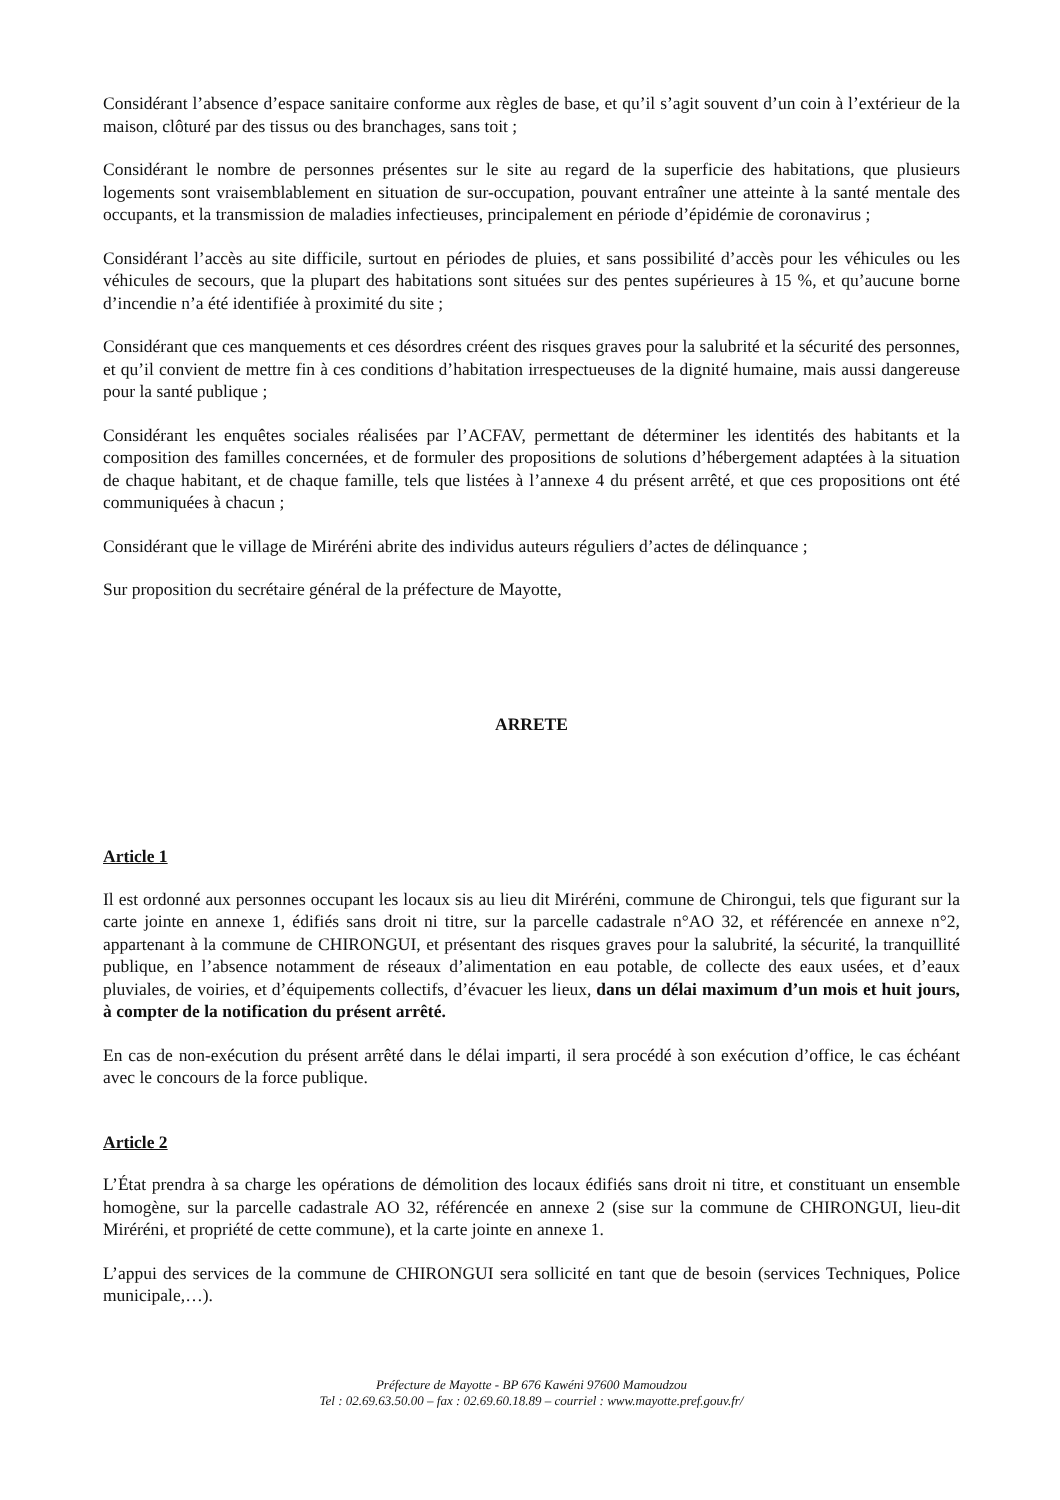Considérant l’absence d’espace sanitaire conforme aux règles de base, et qu’il s’agit souvent d’un coin à l’extérieur de la maison, clôturé par des tissus ou des branchages, sans toit ;
Considérant le nombre de personnes présentes sur le site au regard de la superficie des habitations, que plusieurs logements sont vraisemblablement en situation de sur-occupation, pouvant entraîner une atteinte à la santé mentale des occupants, et la transmission de maladies infectieuses, principalement en période d’épidémie de coronavirus ;
Considérant l’accès au site difficile, surtout en périodes de pluies, et sans possibilité d’accès pour les véhicules ou les véhicules de secours, que la plupart des habitations sont situées sur des pentes supérieures à 15 %, et qu’aucune borne d’incendie n’a été identifiée à proximité du site ;
Considérant que ces manquements et ces désordres créent des risques graves pour la salubrité et la sécurité des personnes, et qu’il convient de mettre fin à ces conditions d’habitation irrespectueuses de la dignité humaine, mais aussi dangereuse pour la santé publique ;
Considérant les enquêtes sociales réalisées par l’ACFAV, permettant de déterminer les identités des habitants et la composition des familles concernées, et de formuler des propositions de solutions d’hébergement adaptées à la situation de chaque habitant, et de chaque famille, tels que listées à l’annexe 4 du présent arrêté, et que ces propositions ont été communiquées à chacun ;
Considérant que le village de Miréréni abrite des individus auteurs réguliers d’actes de délinquance ;
Sur proposition du secrétaire général de la préfecture de Mayotte,
ARRETE
Article 1
Il est ordonné aux personnes occupant les locaux sis au lieu dit Miréréni, commune de Chirongui, tels que figurant sur la carte jointe en annexe 1, édifiés sans droit ni titre, sur la parcelle cadastrale n°AO 32, et référencée en annexe n°2, appartenant à la commune de CHIRONGUI, et présentant des risques graves pour la salubrité, la sécurité, la tranquillité publique, en l’absence notamment de réseaux d’alimentation en eau potable, de collecte des eaux usées, et d’eaux pluviales, de voiries, et d’équipements collectifs, d’évacuer les lieux, dans un délai maximum d’un mois et huit jours, à compter de la notification du présent arrêté.
En cas de non-exécution du présent arrêté dans le délai imparti, il sera procédé à son exécution d’office, le cas échéant avec le concours de la force publique.
Article 2
L’État prendra à sa charge les opérations de démolition des locaux édifiés sans droit ni titre, et constituant un ensemble homogène, sur la parcelle cadastrale AO 32, référencée en annexe 2 (sise sur la commune de CHIRONGUI, lieu-dit Miréréni, et propriété de cette commune), et la carte jointe en annexe 1.
L’appui des services de la commune de CHIRONGUI sera sollicité en tant que de besoin (services Techniques, Police municipale,…).
Préfecture de Mayotte - BP 676 Kawéni 97600 Mamoudzou
Tel : 02.69.63.50.00 – fax : 02.69.60.18.89 – courriel : www.mayotte.pref.gouv.fr/